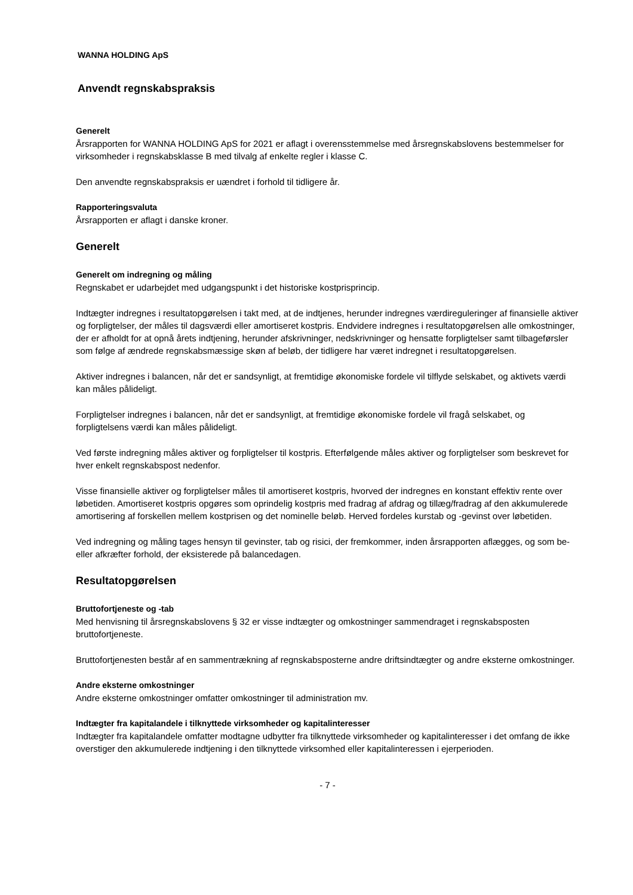WANNA HOLDING ApS
Anvendt regnskabspraksis
Generelt
Årsrapporten for WANNA HOLDING ApS for 2021 er aflagt i overensstemmelse med årsregnskabslovens bestemmelser for virksomheder i regnskabsklasse B med tilvalg af enkelte regler i klasse C.
Den anvendte regnskabspraksis er uændret i forhold til tidligere år.
Rapporteringsvaluta
Årsrapporten er aflagt i danske kroner.
Generelt
Generelt om indregning og måling
Regnskabet er udarbejdet med udgangspunkt i det historiske kostprisprincip.
Indtægter indregnes i resultatopgørelsen i takt med, at de indtjenes, herunder indregnes værdireguleringer af finansielle aktiver og forpligtelser, der måles til dagsværdi eller amortiseret kostpris. Endvidere indregnes i resultatopgørelsen alle omkostninger, der er afholdt for at opnå årets indtjening, herunder afskrivninger, nedskrivninger og hensatte forpligtelser samt tilbageførsler som følge af ændrede regnskabsmæssige skøn af beløb, der tidligere har været indregnet i resultatopgørelsen.
Aktiver indregnes i balancen, når det er sandsynligt, at fremtidige økonomiske fordele vil tilflyde selskabet, og aktivets værdi kan måles pålideligt.
Forpligtelser indregnes i balancen, når det er sandsynligt, at fremtidige økonomiske fordele vil fragå selskabet, og forpligtelsens værdi kan måles pålideligt.
Ved første indregning måles aktiver og forpligtelser til kostpris. Efterfølgende måles aktiver og forpligtelser som beskrevet for hver enkelt regnskabspost nedenfor.
Visse finansielle aktiver og forpligtelser måles til amortiseret kostpris, hvorved der indregnes en konstant effektiv rente over løbetiden. Amortiseret kostpris opgøres som oprindelig kostpris med fradrag af afdrag og tillæg/fradrag af den akkumulerede amortisering af forskellen mellem kostprisen og det nominelle beløb. Herved fordeles kurstab og -gevinst over løbetiden.
Ved indregning og måling tages hensyn til gevinster, tab og risici, der fremkommer, inden årsrapporten aflægges, og som be- eller afkræfter forhold, der eksisterede på balancedagen.
Resultatopgørelsen
Bruttofortjeneste og -tab
Med henvisning til årsregnskabslovens § 32 er visse indtægter og omkostninger sammendraget i regnskabsposten bruttofortjeneste.
Bruttofortjenesten består af en sammentrækning af regnskabsposterne andre driftsindtægter og andre eksterne omkostninger.
Andre eksterne omkostninger
Andre eksterne omkostninger omfatter omkostninger til administration mv.
Indtægter fra kapitalandele i tilknyttede virksomheder og kapitalinteresser
Indtægter fra kapitalandele omfatter modtagne udbytter fra tilknyttede virksomheder og kapitalinteresser i det omfang de ikke overstiger den akkumulerede indtjening i den tilknyttede virksomhed eller kapitalinteressen i ejerperioden.
- 7 -